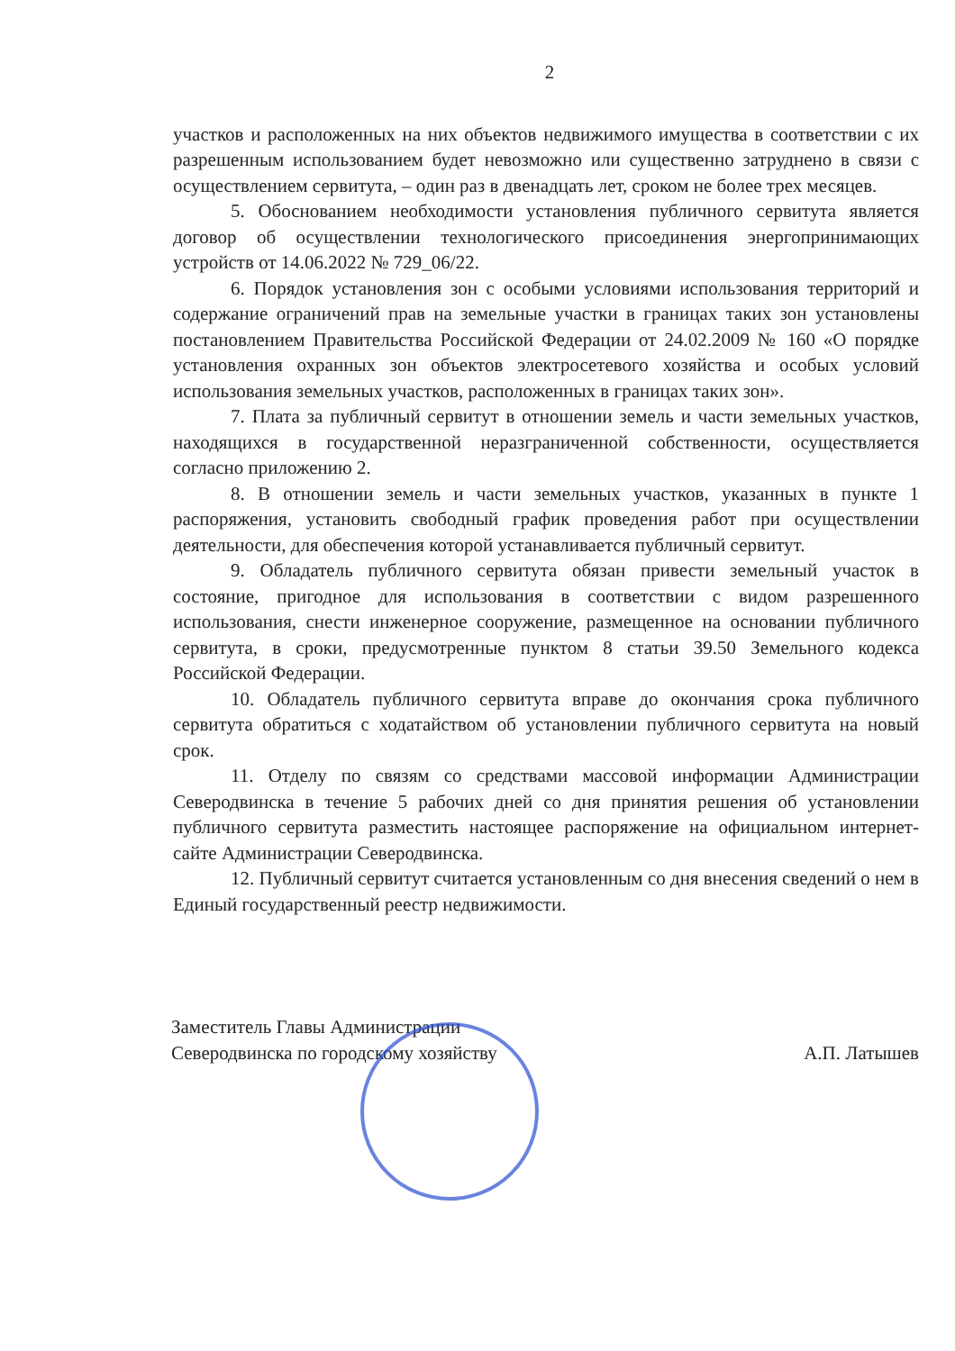2
участков и расположенных на них объектов недвижимого имущества в соответствии с их разрешенным использованием будет невозможно или существенно затруднено в связи с осуществлением сервитута, – один раз в двенадцать лет, сроком не более трех месяцев.
5. Обоснованием необходимости установления публичного сервитута является договор об осуществлении технологического присоединения энергопринимающих устройств от 14.06.2022 № 729_06/22.
6. Порядок установления зон с особыми условиями использования территорий и содержание ограничений прав на земельные участки в границах таких зон установлены постановлением Правительства Российской Федерации от 24.02.2009 № 160 «О порядке установления охранных зон объектов электросетевого хозяйства и особых условий использования земельных участков, расположенных в границах таких зон».
7. Плата за публичный сервитут в отношении земель и части земельных участков, находящихся в государственной неразграниченной собственности, осуществляется согласно приложению 2.
8. В отношении земель и части земельных участков, указанных в пункте 1 распоряжения, установить свободный график проведения работ при осуществлении деятельности, для обеспечения которой устанавливается публичный сервитут.
9. Обладатель публичного сервитута обязан привести земельный участок в состояние, пригодное для использования в соответствии с видом разрешенного использования, снести инженерное сооружение, размещенное на основании публичного сервитута, в сроки, предусмотренные пунктом 8 статьи 39.50 Земельного кодекса Российской Федерации.
10. Обладатель публичного сервитута вправе до окончания срока публичного сервитута обратиться с ходатайством об установлении публичного сервитута на новый срок.
11. Отделу по связям со средствами массовой информации Администрации Северодвинска в течение 5 рабочих дней со дня принятия решения об установлении публичного сервитута разместить настоящее распоряжение на официальном интернет-сайте Администрации Северодвинска.
12. Публичный сервитут считается установленным со дня внесения сведений о нем в Единый государственный реестр недвижимости.
Заместитель Главы Администрации
Северодвинска по городскому хозяйству
А.П. Латышев